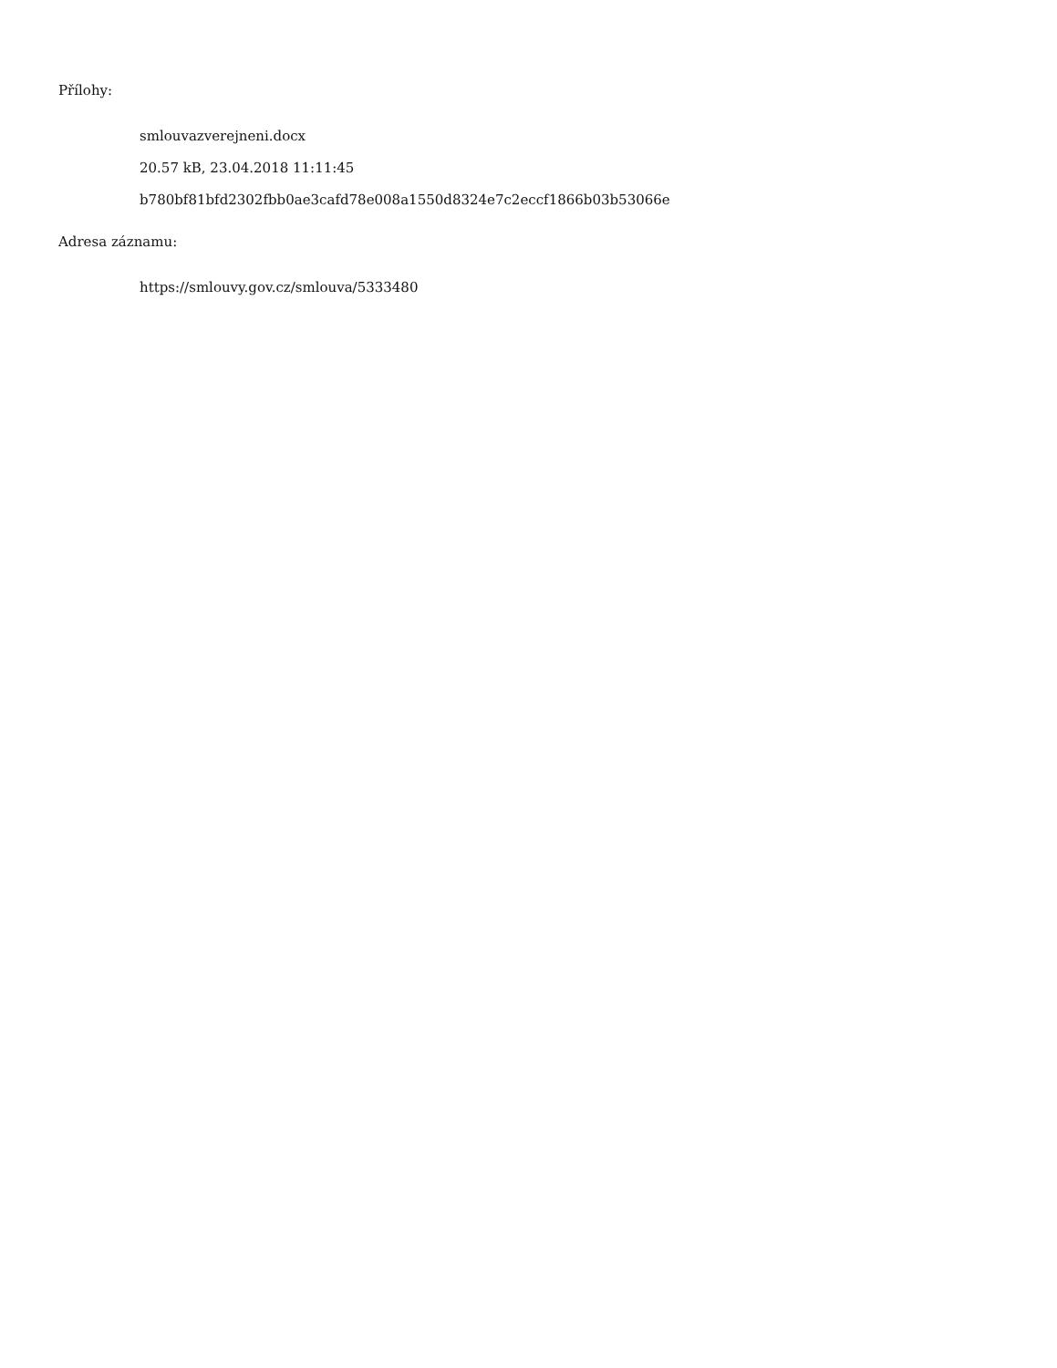Přílohy:
smlouvazverejneni.docx
20.57 kB, 23.04.2018 11:11:45
b780bf81bfd2302fbb0ae3cafd78e008a1550d8324e7c2eccf1866b03b53066e
Adresa záznamu:
https://smlouvy.gov.cz/smlouva/5333480